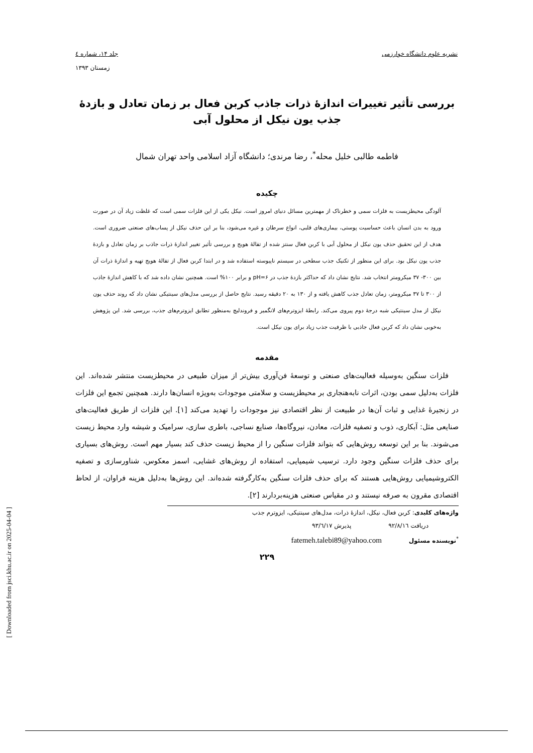نشریه علوم دانشگاه خوارزمی جلد ۱۴، شماره ٤
زمستان ۱۳۹۳
بررسی تأثیر تغییرات اندازهٔ ذرات جاذب کربن فعال بر زمان تعادل و بازدهٔ
جذب یون نیکل از محلول آبی
فاطمه طالبی خلیل محله<sup>*</sup>، رضا مرندی؛ دانشگاه آزاد اسلامی واحد تهران شمال
چکیده
آلودگی محیطزیست به فلزات سمی و خطرناک از مهمترین مسائل دنیای امروز است. نیکل یکی از این فلزات سمی است که غلظت زیاد آن در صورت ورود به بدن انسان باعث حساسیت پوستی، بیماری‌های قلبی، انواع سرطان و غیره می‌شود، بنا بر این حذف نیکل از پساب‌های صنعتی ضروری است. هدف از این تحقیق حذف یون نیکل از محلول آبی با کربن فعال سنتز شده از تفالهٔ هویج و بررسی تأثیر تغییر اندازهٔ ذرات جاذب بر زمان تعادل و بازدهٔ جذب یون نیکل بود. برای این منظور از تکنیک جذب سطحی در سیستم ناپیوسته استفاده شد و در ابتدا کربن فعال از تفالهٔ هویج تهیه و اندازهٔ ذرات آن بین ۳۰۰- ۳۷ میکرومتر انتخاب شد. نتایج نشان داد که حداکثر بازدهٔ جذب در pH=۶ و برابر ۱۰۰% است. همچنین نشان داده شد که با کاهش اندازهٔ جاذب از ۳۰۰ تا ۳۷ میکرومتر، زمان تعادل جذب کاهش یافته و از ۱۳۰ به ۲۰ دقیقه رسید. نتایج حاصل از بررسی مدل‌های سینتیکی نشان داد که روند حذف یون نیکل از مدل سینتیکی شبه درجهٔ دوم پیروی می‌کند. رابطهٔ ایزوترم‌های لانگمیر و فروندلیچ به‌منظور تطابق ایزوترم‌های جذب، بررسی شد. این پژوهش به‌خوبی نشان داد که کربن فعال جاذبی با ظرفیت جذب زیاد برای یون نیکل است.
مقدمه
فلزات سنگین به‌وسیله فعالیت‌های صنعتی و توسعهٔ فن‌آوری بیش‌تر از میزان طبیعی در محیطزیست منتشر شده‌اند. این فلزات به‌دلیل سمی بودن، اثرات نابه‌هنجاری بر محیطزیست و سلامتی موجودات به‌ویژه انسان‌ها دارند. همچنین تجمع این فلزات در زنجیرهٔ غذایی و ثبات آن‌ها در طبیعت از نظر اقتصادی نیز موجودات را تهدید می‌کند [۱]. این فلزات از طریق فعالیت‌های صنایعی مثل: آبکاری، ذوب و تصفیه فلزات، معادن، نیروگاه‌ها، صنایع نساجی، باطری سازی، سرامیک و شیشه وارد محیط زیست می‌شوند. بنا بر این توسعه روش‌هایی که بتواند فلزات سنگین را از محیط زیست حذف کند بسیار مهم است. روش‌های بسیاری برای حذف فلزات سنگین وجود دارد. ترسیب شیمیایی، استفاده از روش‌های غشایی، اسمز معکوس، شناورسازی و تصفیه الکتروشیمیایی روش‌هایی هستند که برای حذف فلزات سنگین به‌کارگرفته شده‌اند. این روش‌ها به‌دلیل هزینه فراوان، از لحاظ اقتصادی مقرون به صرفه نیستند و در مقیاس صنعتی هزینه‌بردارند [۲].
واژه‌های کلیدی: کربن فعال، نیکل، اندازهٔ ذرات، مدل‌های سینتیکی، ایزوترم جذب
دریافت ۹۲/۸/۱٦ پذیرش ۹۳/٦/۱۷
<sup>*</sup> نویسنده مسئول fatemeh.talebi89@yahoo.com
۲۲۹
[ Downloaded from jsci.khu.ac.ir on 2025-04-04 ]